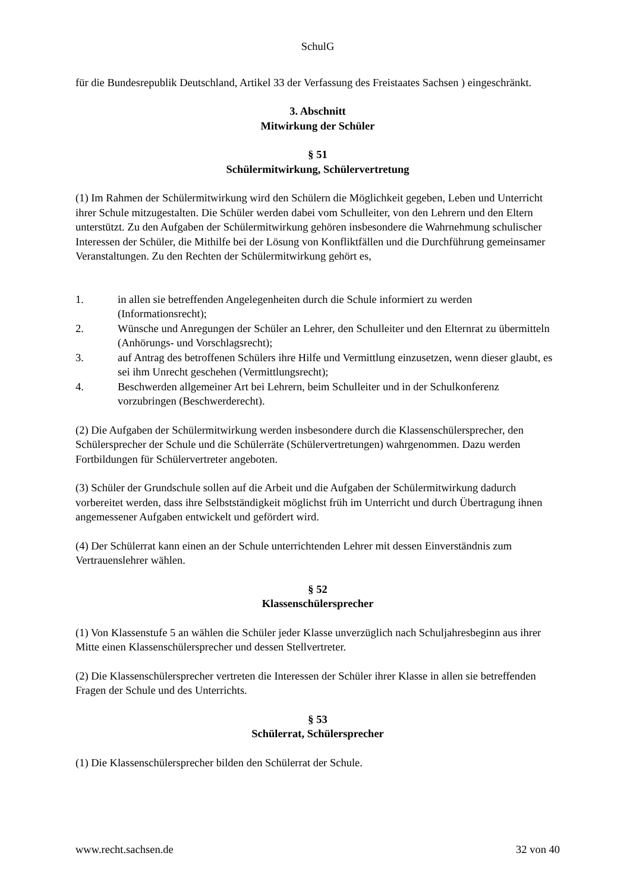SchulG
für die Bundesrepublik Deutschland, Artikel 33 der Verfassung des Freistaates Sachsen ) eingeschränkt.
3. Abschnitt
Mitwirkung der Schüler
§ 51
Schülermitwirkung, Schülervertretung
(1) Im Rahmen der Schülermitwirkung wird den Schülern die Möglichkeit gegeben, Leben und Unterricht ihrer Schule mitzugestalten. Die Schüler werden dabei vom Schulleiter, von den Lehrern und den Eltern unterstützt. Zu den Aufgaben der Schülermitwirkung gehören insbesondere die Wahrnehmung schulischer Interessen der Schüler, die Mithilfe bei der Lösung von Konfliktfällen und die Durchführung gemeinsamer Veranstaltungen. Zu den Rechten der Schülermitwirkung gehört es,
1. in allen sie betreffenden Angelegenheiten durch die Schule informiert zu werden (Informationsrecht);
2. Wünsche und Anregungen der Schüler an Lehrer, den Schulleiter und den Elternrat zu übermitteln (Anhörungs- und Vorschlagsrecht);
3. auf Antrag des betroffenen Schülers ihre Hilfe und Vermittlung einzusetzen, wenn dieser glaubt, es sei ihm Unrecht geschehen (Vermittlungsrecht);
4. Beschwerden allgemeiner Art bei Lehrern, beim Schulleiter und in der Schulkonferenz vorzubringen (Beschwerderecht).
(2) Die Aufgaben der Schülermitwirkung werden insbesondere durch die Klassenschülersprecher, den Schülersprecher der Schule und die Schülerräte (Schülervertretungen) wahrgenommen. Dazu werden Fortbildungen für Schülervertreter angeboten.
(3) Schüler der Grundschule sollen auf die Arbeit und die Aufgaben der Schülermitwirkung dadurch vorbereitet werden, dass ihre Selbstständigkeit möglichst früh im Unterricht und durch Übertragung ihnen angemessener Aufgaben entwickelt und gefördert wird.
(4) Der Schülerrat kann einen an der Schule unterrichtenden Lehrer mit dessen Einverständnis zum Vertrauenslehrer wählen.
§ 52
Klassenschülersprecher
(1) Von Klassenstufe 5 an wählen die Schüler jeder Klasse unverzüglich nach Schuljahresbeginn aus ihrer Mitte einen Klassenschülersprecher und dessen Stellvertreter.
(2) Die Klassenschülersprecher vertreten die Interessen der Schüler ihrer Klasse in allen sie betreffenden Fragen der Schule und des Unterrichts.
§ 53
Schülerrat, Schülersprecher
(1) Die Klassenschülersprecher bilden den Schülerrat der Schule.
www.recht.sachsen.de 32 von 40